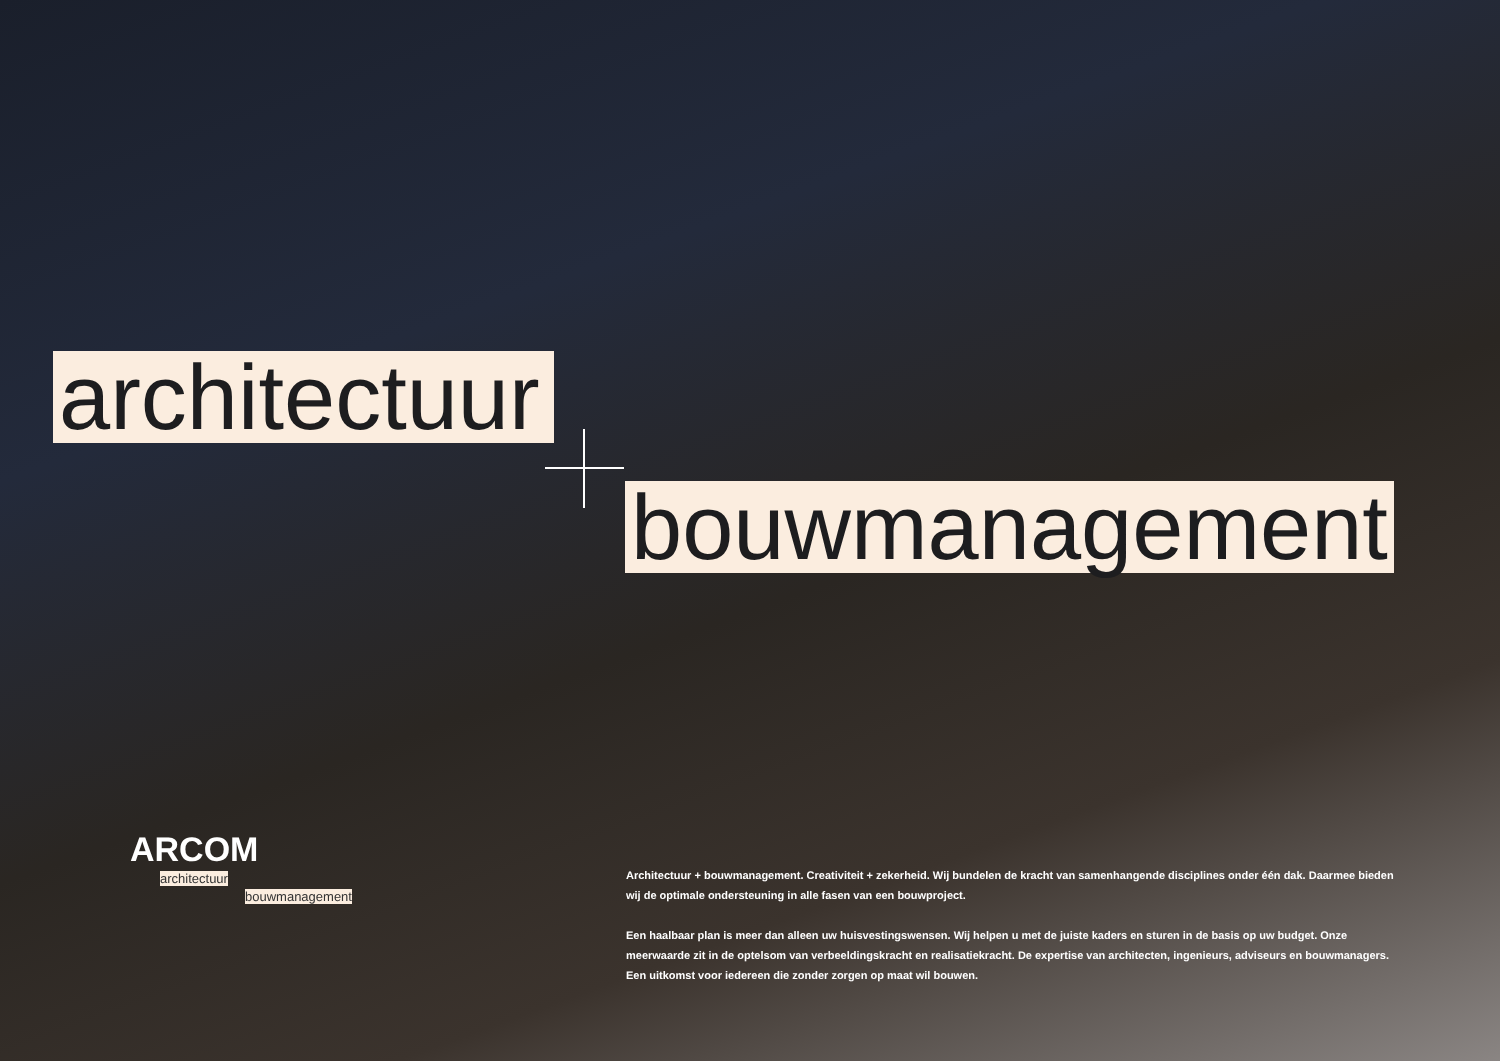architectuur
bouwmanagement
ARCOM
architectuur
bouwmanagement
Architectuur + bouwmanagement. Creativiteit + zekerheid. Wij bundelen de kracht van samenhangende disciplines onder één dak. Daarmee bieden wij de optimale ondersteuning in alle fasen van een bouwproject.
Een haalbaar plan is meer dan alleen uw huisvestingswensen. Wij helpen u met de juiste kaders en sturen in de basis op uw budget. Onze meerwaarde zit in de optelsom van verbeeldingskracht en realisatiekracht. De expertise van architecten, ingenieurs, adviseurs en bouwmanagers. Een uitkomst voor iedereen die zonder zorgen op maat wil bouwen.